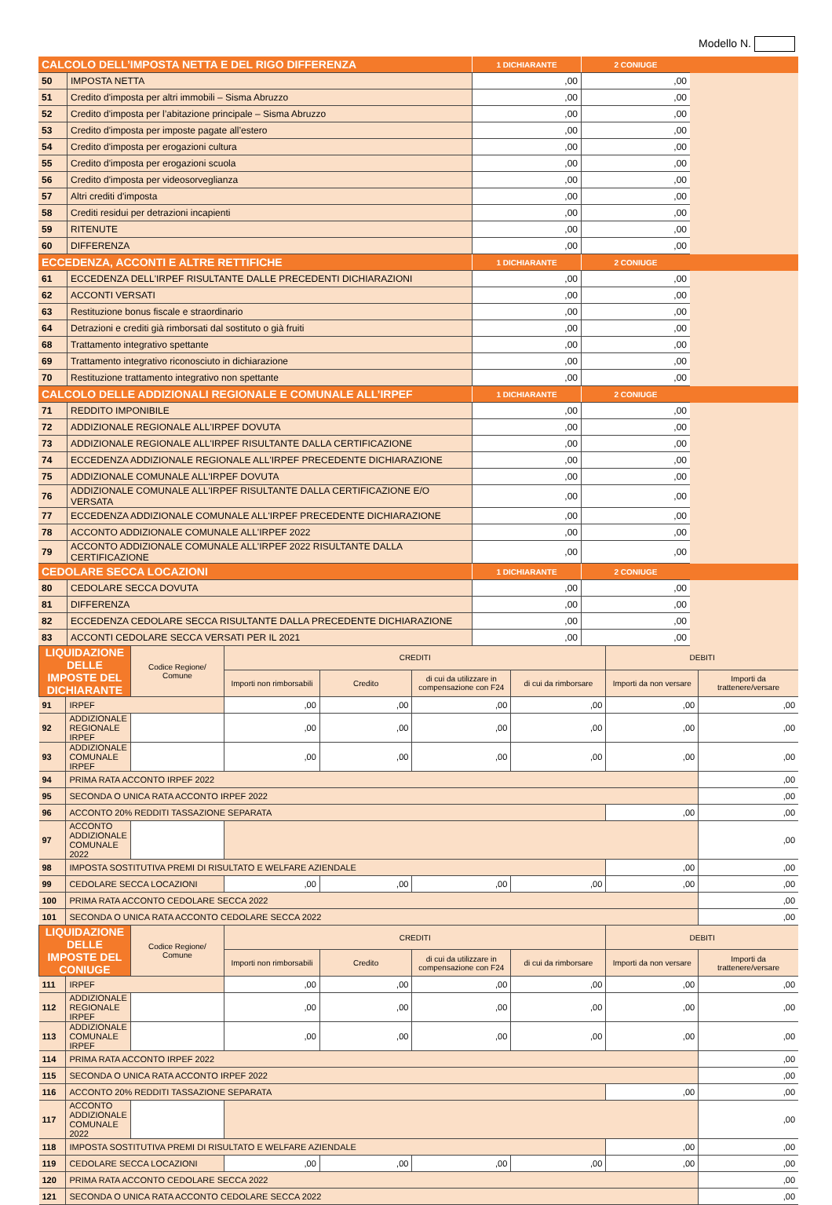Modello N.
| CALCOLO DELL’IMPOSTA NETTA E DEL RIGO DIFFERENZA | | 1 DICHIARANTE | 2 CONIUGE | |
| --- | --- | --- | --- | --- |
| 50 | IMPOSTA NETTA | ,00 | ,00 | |
| 51 | Credito d'imposta per altri immobili – Sisma Abruzzo | ,00 | ,00 | |
| 52 | Credito d'imposta per l’abitazione principale – Sisma Abruzzo | ,00 | ,00 | |
| 53 | Credito d'imposta per imposte pagate all’estero | ,00 | ,00 | |
| 54 | Credito d'imposta per erogazioni cultura | ,00 | ,00 | |
| 55 | Credito d'imposta per erogazioni scuola | ,00 | ,00 | |
| 56 | Credito d'imposta per videosorveglianza | ,00 | ,00 | |
| 57 | Altri crediti d'imposta | ,00 | ,00 | |
| 58 | Crediti residui per detrazioni incapienti | ,00 | ,00 | |
| 59 | RITENUTE | ,00 | ,00 | |
| 60 | DIFFERENZA | ,00 | ,00 | |
| ECCEDENZA, ACCONTI E ALTRE RETTIFICHE | | 1 DICHIARANTE | 2 CONIUGE | |
| 61 | ECCEDENZA DELL'IRPEF RISULTANTE DALLE PRECEDENTI DICHIARAZIONI | ,00 | ,00 | |
| 62 | ACCONTI VERSATI | ,00 | ,00 | |
| 63 | Restituzione bonus fiscale e straordinario | ,00 | ,00 | |
| 64 | Detrazioni e crediti già rimborsati dal sostituto o già fruiti | ,00 | ,00 | |
| 68 | Trattamento integrativo spettante | ,00 | ,00 | |
| 69 | Trattamento integrativo riconosciuto in dichiarazione | ,00 | ,00 | |
| 70 | Restituzione trattamento integrativo non spettante | ,00 | ,00 | |
| CALCOLO DELLE ADDIZIONALI REGIONALE E COMUNALE ALL’IRPEF | | 1 DICHIARANTE | 2 CONIUGE | |
| 71 | REDDITO IMPONIBILE | ,00 | ,00 | |
| 72 | ADDIZIONALE REGIONALE ALL'IRPEF DOVUTA | ,00 | ,00 | |
| 73 | ADDIZIONALE REGIONALE ALL'IRPEF RISULTANTE DALLA CERTIFICAZIONE | ,00 | ,00 | |
| 74 | ECCEDENZA ADDIZIONALE REGIONALE ALL'IRPEF PRECEDENTE DICHIARAZIONE | ,00 | ,00 | |
| 75 | ADDIZIONALE COMUNALE ALL'IRPEF DOVUTA | ,00 | ,00 | |
| 76 | ADDIZIONALE COMUNALE ALL'IRPEF RISULTANTE DALLA CERTIFICAZIONE E/O VERSATA | ,00 | ,00 | |
| 77 | ECCEDENZA ADDIZIONALE COMUNALE ALL'IRPEF PRECEDENTE DICHIARAZIONE | ,00 | ,00 | |
| 78 | ACCONTO ADDIZIONALE COMUNALE ALL'IRPEF 2022 | ,00 | ,00 | |
| 79 | ACCONTO ADDIZIONALE COMUNALE ALL'IRPEF 2022 RISULTANTE DALLA CERTIFICAZIONE | ,00 | ,00 | |
| CEDOLARE SECCA LOCAZIONI | | 1 DICHIARANTE | 2 CONIUGE | |
| 80 | CEDOLARE SECCA DOVUTA | ,00 | ,00 | |
| 81 | DIFFERENZA | ,00 | ,00 | |
| 82 | ECCEDENZA CEDOLARE SECCA RISULTANTE DALLA PRECEDENTE DICHIARAZIONE | ,00 | ,00 | |
| 83 | ACCONTI CEDOLARE SECCA VERSATI PER IL 2021 | ,00 | ,00 | |
| LIQUIDAZIONE DELLE IMPOSTE DEL DICHIARANTE | | Codice Regione/ Comune | CREDITI | | | | DEBITI | |
| --- | --- | --- | --- | --- | --- | --- | --- | --- |
| | | | Importi non rimborsabili | Credito | di cui da utilizzare in compensazione con F24 | di cui da rimborsare | Importi da non versare | Importi da trattenere/versare |
| 91 | IRPEF | | ,00 | ,00 | ,00 | ,00 | ,00 | ,00 |
| 92 | ADDIZIONALE REGIONALE IRPEF | | ,00 | ,00 | ,00 | ,00 | ,00 | ,00 |
| 93 | ADDIZIONALE COMUNALE IRPEF | | ,00 | ,00 | ,00 | ,00 | ,00 | ,00 |
| 94 | PRIMA RATA ACCONTO IRPEF 2022 | | | | | | | ,00 |
| 95 | SECONDA O UNICA RATA ACCONTO IRPEF 2022 | | | | | | | ,00 |
| 96 | ACCONTO 20% REDDITI TASSAZIONE SEPARATA | | | | | | ,00 | ,00 |
| 97 | ACCONTO ADDIZIONALE COMUNALE 2022 | | | | | | | ,00 |
| 98 | IMPOSTA SOSTITUTIVA PREMI DI RISULTATO E WELFARE AZIENDALE | | | | | | ,00 | ,00 |
| 99 | CEDOLARE SECCA LOCAZIONI | | ,00 | ,00 | ,00 | ,00 | ,00 | ,00 |
| 100 | PRIMA RATA ACCONTO CEDOLARE SECCA 2022 | | | | | | | ,00 |
| 101 | SECONDA O UNICA RATA ACCONTO CEDOLARE SECCA 2022 | | | | | | | ,00 |
| LIQUIDAZIONE DELLE IMPOSTE DEL CONIUGE | | Codice Regione/ Comune | CREDITI | | | | DEBITI | |
| | | | Importi non rimborsabili | Credito | di cui da utilizzare in compensazione con F24 | di cui da rimborsare | Importi da non versare | Importi da trattenere/versare |
| 111 | IRPEF | | ,00 | ,00 | ,00 | ,00 | ,00 | ,00 |
| 112 | ADDIZIONALE REGIONALE IRPEF | | ,00 | ,00 | ,00 | ,00 | ,00 | ,00 |
| 113 | ADDIZIONALE COMUNALE IRPEF | | ,00 | ,00 | ,00 | ,00 | ,00 | ,00 |
| 114 | PRIMA RATA ACCONTO IRPEF 2022 | | | | | | | ,00 |
| 115 | SECONDA O UNICA RATA ACCONTO IRPEF 2022 | | | | | | | ,00 |
| 116 | ACCONTO 20% REDDITI TASSAZIONE SEPARATA | | | | | | ,00 | ,00 |
| 117 | ACCONTO ADDIZIONALE COMUNALE 2022 | | | | | | | ,00 |
| 118 | IMPOSTA SOSTITUTIVA PREMI DI RISULTATO E WELFARE AZIENDALE | | | | | | ,00 | ,00 |
| 119 | CEDOLARE SECCA LOCAZIONI | | ,00 | ,00 | ,00 | ,00 | ,00 | ,00 |
| 120 | PRIMA RATA ACCONTO CEDOLARE SECCA 2022 | | | | | | | ,00 |
| 121 | SECONDA O UNICA RATA ACCONTO CEDOLARE SECCA 2022 | | | | | | | ,00 |